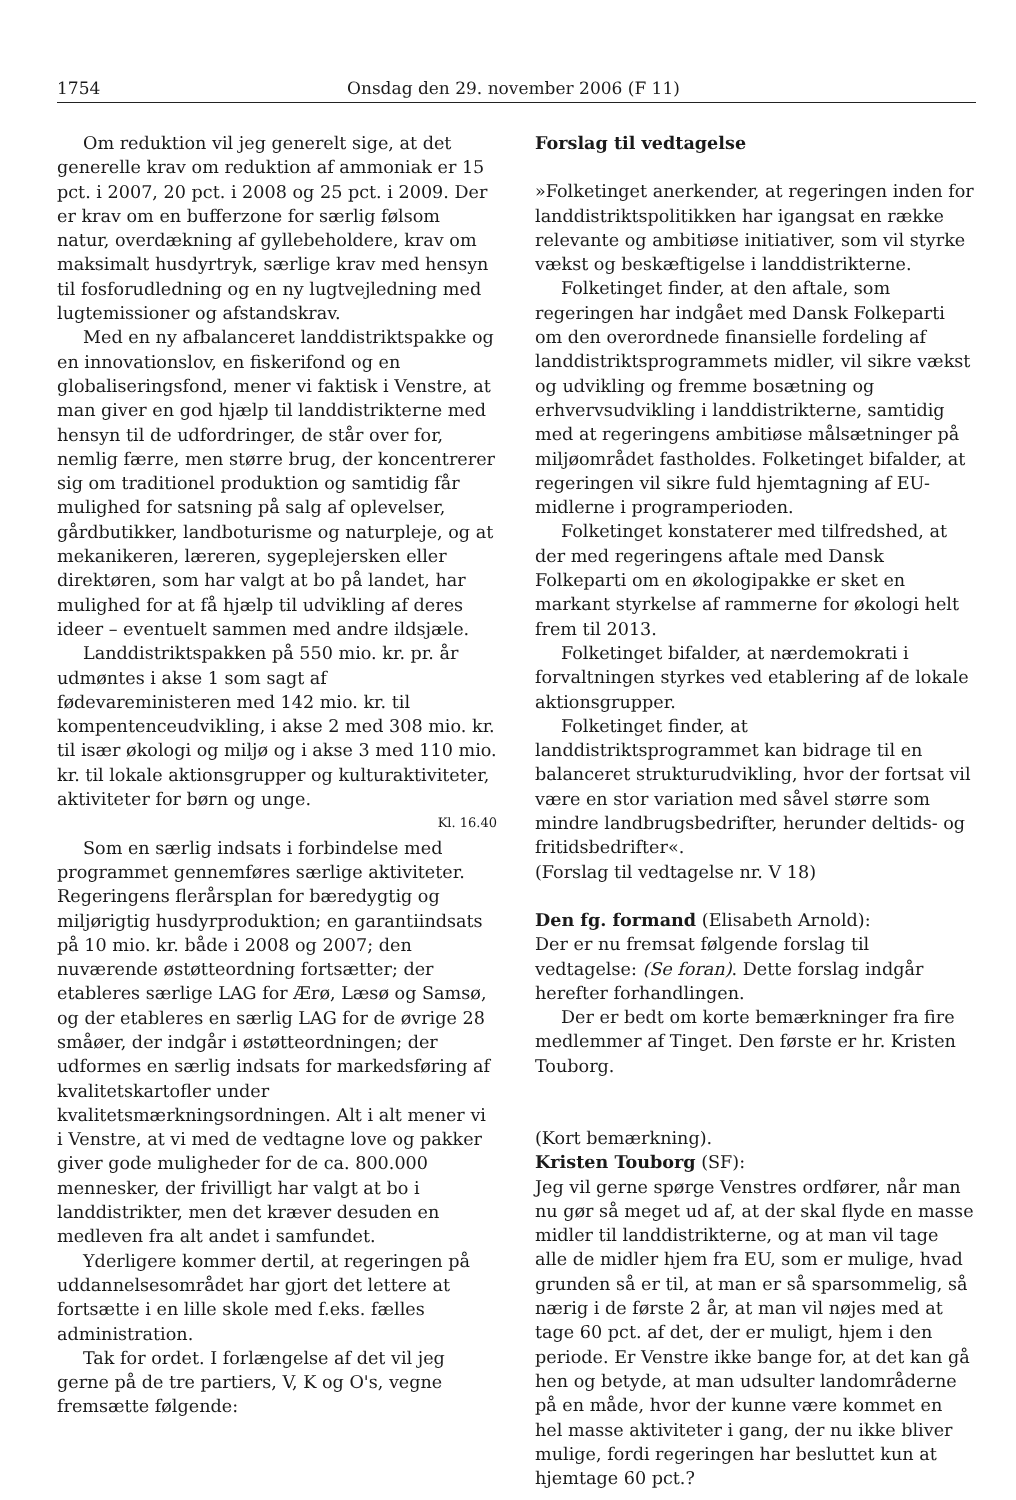1754 Onsdag den 29. november 2006 (F 11)
Om reduktion vil jeg generelt sige, at det generelle krav om reduktion af ammoniak er 15 pct. i 2007, 20 pct. i 2008 og 25 pct. i 2009. Der er krav om en bufferzone for særlig følsom natur, overdækning af gyllebeholdere, krav om maksimalt husdyrtryk, særlige krav med hensyn til fosforudledning og en ny lugtvejledning med lugtemissioner og afstandskrav.
Med en ny afbalanceret landdistriktspakke og en innovationslov, en fiskerifond og en globaliseringsfond, mener vi faktisk i Venstre, at man giver en god hjælp til landdistrikterne med hensyn til de udfordringer, de står over for, nemlig færre, men større brug, der koncentrerer sig om traditionel produktion og samtidig får mulighed for satsning på salg af oplevelser, gårdbutikker, landboturisme og naturpleje, og at mekanikeren, læreren, sygeplejersken eller direktøren, som har valgt at bo på landet, har mulighed for at få hjælp til udvikling af deres ideer – eventuelt sammen med andre ildsjæle.
Landdistriktspakken på 550 mio. kr. pr. år udmøntes i akse 1 som sagt af fødevareministeren med 142 mio. kr. til kompentenceudvikling, i akse 2 med 308 mio. kr. til især økologi og miljø og i akse 3 med 110 mio. kr. til lokale aktionsgrupper og kulturaktiviteter, aktiviteter for børn og unge.
Kl. 16.40
Som en særlig indsats i forbindelse med programmet gennemføres særlige aktiviteter. Regeringens flerårsplan for bæredygtig og miljørigtig husdyrproduktion; en garantiindsats på 10 mio. kr. både i 2008 og 2007; den nuværende østøtteordning fortsætter; der etableres særlige LAG for Ærø, Læsø og Samsø, og der etableres en særlig LAG for de øvrige 28 småøer, der indgår i østøtteordningen; der udformes en særlig indsats for markedsføring af kvalitetskartofler under kvalitetsmærkningsordningen. Alt i alt mener vi i Venstre, at vi med de vedtagne love og pakker giver gode muligheder for de ca. 800.000 mennesker, der frivilligt har valgt at bo i landdistrikter, men det kræver desuden en medleven fra alt andet i samfundet.
Yderligere kommer dertil, at regeringen på uddannelsesområdet har gjort det lettere at fortsætte i en lille skole med f.eks. fælles administration.
Tak for ordet. I forlængelse af det vil jeg gerne på de tre partiers, V, K og O's, vegne fremsætte følgende:
Forslag til vedtagelse
»Folketinget anerkender, at regeringen inden for landdistriktspolitikken har igangsat en række relevante og ambitiøse initiativer, som vil styrke vækst og beskæftigelse i landdistrikterne.
Folketinget finder, at den aftale, som regeringen har indgået med Dansk Folkeparti om den overordnede finansielle fordeling af landdistriktsprogrammets midler, vil sikre vækst og udvikling og fremme bosætning og erhvervsudvikling i landdistrikterne, samtidig med at regeringens ambitiøse målsætninger på miljøområdet fastholdes. Folketinget bifalder, at regeringen vil sikre fuld hjemtagning af EU-midlerne i programperioden.
Folketinget konstaterer med tilfredshed, at der med regeringens aftale med Dansk Folkeparti om en økologipakke er sket en markant styrkelse af rammerne for økologi helt frem til 2013.
Folketinget bifalder, at nærdemokrati i forvaltningen styrkes ved etablering af de lokale aktionsgrupper.
Folketinget finder, at landdistriktsprogrammet kan bidrage til en balanceret strukturudvikling, hvor der fortsat vil være en stor variation med såvel større som mindre landbrugsbedrifter, herunder deltids- og fritidsbedrifter«.
(Forslag til vedtagelse nr. V 18)
Den fg. formand (Elisabeth Arnold):
Der er nu fremsat følgende forslag til vedtagelse: (Se foran). Dette forslag indgår herefter forhandlingen.
Der er bedt om korte bemærkninger fra fire medlemmer af Tinget. Den første er hr. Kristen Touborg.
(Kort bemærkning).
Kristen Touborg (SF):
Jeg vil gerne spørge Venstres ordfører, når man nu gør så meget ud af, at der skal flyde en masse midler til landdistrikterne, og at man vil tage alle de midler hjem fra EU, som er mulige, hvad grunden så er til, at man er så sparsommelig, så nærig i de første 2 år, at man vil nøjes med at tage 60 pct. af det, der er muligt, hjem i den periode. Er Venstre ikke bange for, at det kan gå hen og betyde, at man udsulter landområderne på en måde, hvor der kunne være kommet en hel masse aktiviteter i gang, der nu ikke bliver mulige, fordi regeringen har besluttet kun at hjemtage 60 pct.?